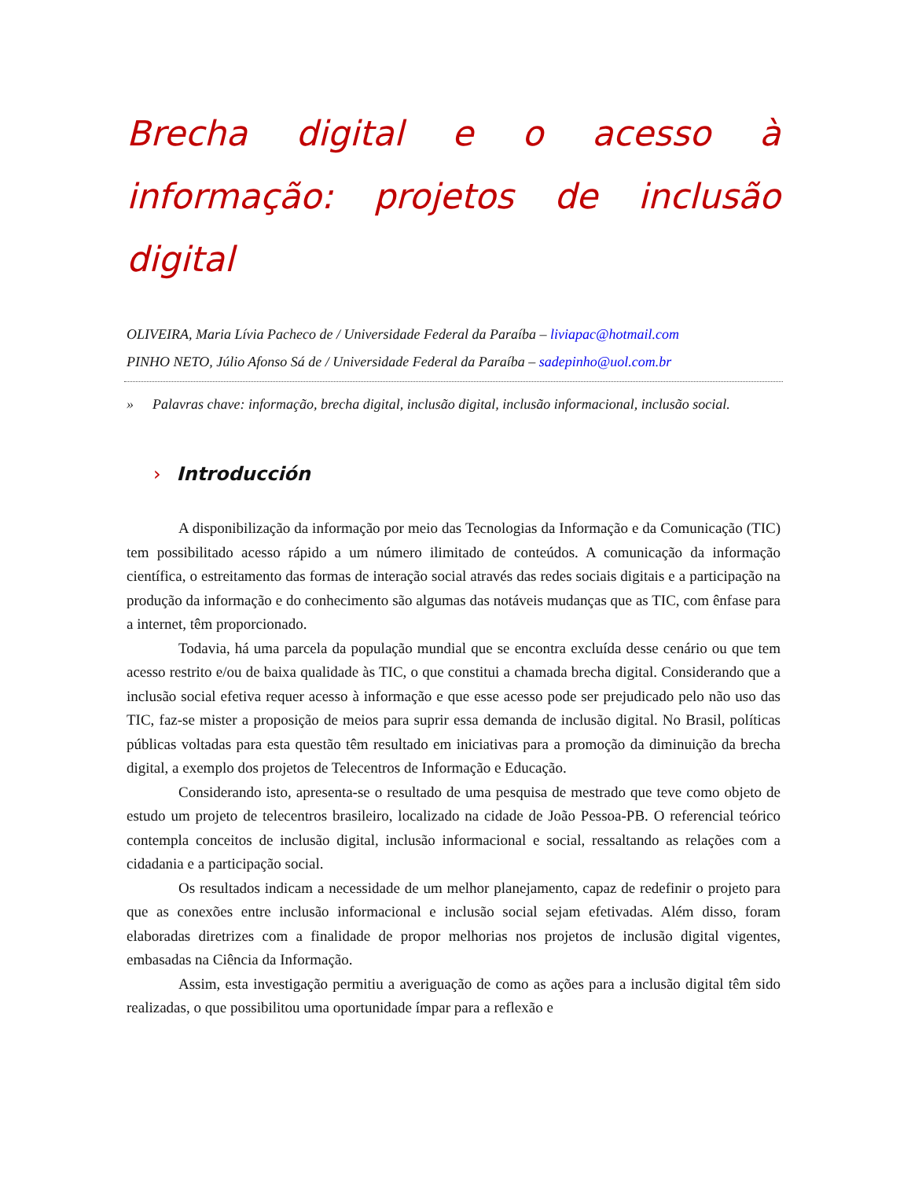Brecha digital e o acesso à informação: projetos de inclusão digital
OLIVEIRA, Maria Lívia Pacheco de / Universidade Federal da Paraíba – liviapac@hotmail.com
PINHO NETO, Júlio Afonso Sá de / Universidade Federal da Paraíba – sadepinho@uol.com.br
» Palavras chave: informação, brecha digital, inclusão digital, inclusão informacional, inclusão social.
› Introducción
A disponibilização da informação por meio das Tecnologias da Informação e da Comunicação (TIC) tem possibilitado acesso rápido a um número ilimitado de conteúdos. A comunicação da informação científica, o estreitamento das formas de interação social através das redes sociais digitais e a participação na produção da informação e do conhecimento são algumas das notáveis mudanças que as TIC, com ênfase para a internet, têm proporcionado.
Todavia, há uma parcela da população mundial que se encontra excluída desse cenário ou que tem acesso restrito e/ou de baixa qualidade às TIC, o que constitui a chamada brecha digital. Considerando que a inclusão social efetiva requer acesso à informação e que esse acesso pode ser prejudicado pelo não uso das TIC, faz-se mister a proposição de meios para suprir essa demanda de inclusão digital. No Brasil, políticas públicas voltadas para esta questão têm resultado em iniciativas para a promoção da diminuição da brecha digital, a exemplo dos projetos de Telecentros de Informação e Educação.
Considerando isto, apresenta-se o resultado de uma pesquisa de mestrado que teve como objeto de estudo um projeto de telecentros brasileiro, localizado na cidade de João Pessoa-PB. O referencial teórico contempla conceitos de inclusão digital, inclusão informacional e social, ressaltando as relações com a cidadania e a participação social.
Os resultados indicam a necessidade de um melhor planejamento, capaz de redefinir o projeto para que as conexões entre inclusão informacional e inclusão social sejam efetivadas. Além disso, foram elaboradas diretrizes com a finalidade de propor melhorias nos projetos de inclusão digital vigentes, embasadas na Ciência da Informação.
Assim, esta investigação permitiu a averiguação de como as ações para a inclusão digital têm sido realizadas, o que possibilitou uma oportunidade ímpar para a reflexão e